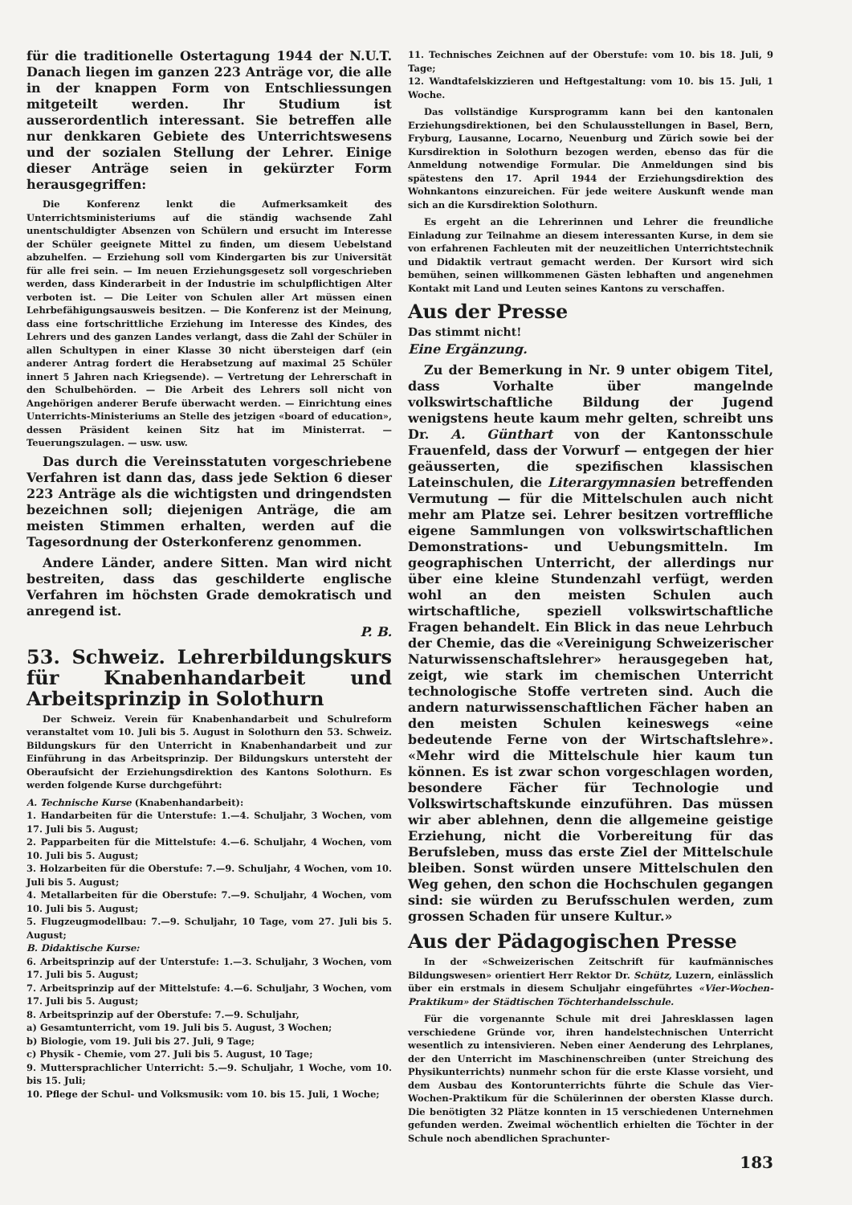für die traditionelle Ostertagung 1944 der N.U.T. Danach liegen im ganzen 223 Anträge vor, die alle in der knappen Form von Entschliessungen mitgeteilt werden. Ihr Studium ist ausserordentlich interessant. Sie betreffen alle nur denkkaren Gebiete des Unterrichtswesens und der sozialen Stellung der Lehrer. Einige dieser Anträge seien in gekürzter Form herausgegriffen:
Die Konferenz lenkt die Aufmerksamkeit des Unterrichtsministeriums auf die ständig wachsende Zahl unentschuldigter Absenzen von Schülern und ersucht im Interesse der Schüler geeignete Mittel zu finden, um diesem Uebelstand abzuhelfen. — Erziehung soll vom Kindergarten bis zur Universität für alle frei sein. — Im neuen Erziehungsgesetz soll vorgeschrieben werden, dass Kinderarbeit in der Industrie im schulpflichtigen Alter verboten ist. — Die Leiter von Schulen aller Art müssen einen Lehrbefähigungsausweis besitzen. — Die Konferenz ist der Meinung, dass eine fortschrittliche Erziehung im Interesse des Kindes, des Lehrers und des ganzen Landes verlangt, dass die Zahl der Schüler in allen Schultypen in einer Klasse 30 nicht übersteigen darf (ein anderer Antrag fordert die Herabsetzung auf maximal 25 Schüler innert 5 Jahren nach Kriegsende). — Vertretung der Lehrerschaft in den Schulbehörden. — Die Arbeit des Lehrers soll nicht von Angehörigen anderer Berufe überwacht werden. — Einrichtung eines Unterrichts-Ministeriums an Stelle des jetzigen «board of education», dessen Präsident keinen Sitz hat im Ministerrat. — Teuerungszulagen. — usw. usw.
Das durch die Vereinsstatuten vorgeschriebene Verfahren ist dann das, dass jede Sektion 6 dieser 223 Anträge als die wichtigsten und dringendsten bezeichnen soll; diejenigen Anträge, die am meisten Stimmen erhalten, werden auf die Tagesordnung der Osterkonferenz genommen.
Andere Länder, andere Sitten. Man wird nicht bestreiten, dass das geschilderte englische Verfahren im höchsten Grade demokratisch und anregend ist.
P. B.
53. Schweiz. Lehrerbildungskurs für Knabenhandarbeit und Arbeitsprinzip in Solothurn
Der Schweiz. Verein für Knabenhandarbeit und Schulreform veranstaltet vom 10. Juli bis 5. August in Solothurn den 53. Schweiz. Bildungskurs für den Unterricht in Knabenhandarbeit und zur Einführung in das Arbeitsprinzip. Der Bildungskurs untersteht der Oberaufsicht der Erziehungsdirektion des Kantons Solothurn. Es werden folgende Kurse durchgeführt:
A. Technische Kurse (Knabenhandarbeit):
1. Handarbeiten für die Unterstufe: 1.—4. Schuljahr, 3 Wochen, vom 17. Juli bis 5. August;
2. Papparbeiten für die Mittelstufe: 4.—6. Schuljahr, 4 Wochen, vom 10. Juli bis 5. August;
3. Holzarbeiten für die Oberstufe: 7.—9. Schuljahr, 4 Wochen, vom 10. Juli bis 5. August;
4. Metallarbeiten für die Oberstufe: 7.—9. Schuljahr, 4 Wochen, vom 10. Juli bis 5. August;
5. Flugzeugmodellbau: 7.—9. Schuljahr, 10 Tage, vom 27. Juli bis 5. August;
B. Didaktische Kurse:
6. Arbeitsprinzip auf der Unterstufe: 1.—3. Schuljahr, 3 Wochen, vom 17. Juli bis 5. August;
7. Arbeitsprinzip auf der Mittelstufe: 4.—6. Schuljahr, 3 Wochen, vom 17. Juli bis 5. August;
8. Arbeitsprinzip auf der Oberstufe: 7.—9. Schuljahr,
a) Gesamtunterricht, vom 19. Juli bis 5. August, 3 Wochen;
b) Biologie, vom 19. Juli bis 27. Juli, 9 Tage;
c) Physik - Chemie, vom 27. Juli bis 5. August, 10 Tage;
9. Muttersprachlicher Unterricht: 5.—9. Schuljahr, 1 Woche, vom 10. bis 15. Juli;
10. Pflege der Schul- und Volksmusik: vom 10. bis 15. Juli, 1 Woche;
11. Technisches Zeichnen auf der Oberstufe: vom 10. bis 18. Juli, 9 Tage;
12. Wandtafelskizzieren und Heftgestaltung: vom 10. bis 15. Juli, 1 Woche.
Das vollständige Kursprogramm kann bei den kantonalen Erziehungsdirektionen, bei den Schulausstellungen in Basel, Bern, Fryburg, Lausanne, Locarno, Neuenburg und Zürich sowie bei der Kursdirektion in Solothurn bezogen werden, ebenso das für die Anmeldung notwendige Formular. Die Anmeldungen sind bis spätestens den 17. April 1944 der Erziehungsdirektion des Wohnkantons einzureichen. Für jede weitere Auskunft wende man sich an die Kursdirektion Solothurn.
Es ergeht an die Lehrerinnen und Lehrer die freundliche Einladung zur Teilnahme an diesem interessanten Kurse, in dem sie von erfahrenen Fachleuten mit der neuzeitlichen Unterrichtstechnik und Didaktik vertraut gemacht werden. Der Kursort wird sich bemühen, seinen willkommenen Gästen lebhaften und angenehmen Kontakt mit Land und Leuten seines Kantons zu verschaffen.
Aus der Presse
Das stimmt nicht!
Eine Ergänzung.
Zu der Bemerkung in Nr. 9 unter obigem Titel, dass Vorhalte über mangelnde volkswirtschaftliche Bildung der Jugend wenigstens heute kaum mehr gelten, schreibt uns Dr. A. Günthart von der Kantonsschule Frauenfeld, dass der Vorwurf — entgegen der hier geäusserten, die spezifischen klassischen Lateinschulen, die Literargymnasien betreffenden Vermutung — für die Mittelschulen auch nicht mehr am Platze sei. Lehrer besitzen vortreffliche eigene Sammlungen von volkswirtschaftlichen Demonstrations- und Uebungsmitteln. Im geographischen Unterricht, der allerdings nur über eine kleine Stundenzahl verfügt, werden wohl an den meisten Schulen auch wirtschaftliche, speziell volkswirtschaftliche Fragen behandelt. Ein Blick in das neue Lehrbuch der Chemie, das die «Vereinigung Schweizerischer Naturwissenschaftslehrer» herausgegeben hat, zeigt, wie stark im chemischen Unterricht technologische Stoffe vertreten sind. Auch die andern naturwissenschaftlichen Fächer haben an den meisten Schulen keineswegs «eine bedeutende Ferne von der Wirtschaftslehre». «Mehr wird die Mittelschule hier kaum tun können. Es ist zwar schon vorgeschlagen worden, besondere Fächer für Technologie und Volkswirtschaftskunde einzuführen. Das müssen wir aber ablehnen, denn die allgemeine geistige Erziehung, nicht die Vorbereitung für das Berufsleben, muss das erste Ziel der Mittelschule bleiben. Sonst würden unsere Mittelschulen den Weg gehen, den schon die Hochschulen gegangen sind: sie würden zu Berufsschulen werden, zum grossen Schaden für unsere Kultur.»
Aus der Pädagogischen Presse
In der «Schweizerischen Zeitschrift für kaufmännisches Bildungswesen» orientiert Herr Rektor Dr. Schütz, Luzern, einlässlich über ein erstmals in diesem Schuljahr eingeführtes «Vier-Wochen-Praktikum» der Städtischen Töchterhandelsschule.
Für die vorgenannte Schule mit drei Jahresklassen lagen verschiedene Gründe vor, ihren handelstechnischen Unterricht wesentlich zu intensivieren. Neben einer Aenderung des Lehrplanes, der den Unterricht im Maschinenschreiben (unter Streichung des Physikunterrichts) nunmehr schon für die erste Klasse vorsieht, und dem Ausbau des Kontorunterrichts führte die Schule das Vier-Wochen-Praktikum für die Schülerinnen der obersten Klasse durch. Die benötigten 32 Plätze konnten in 15 verschiedenen Unternehmen gefunden werden. Zweimal wöchentlich erhielten die Töchter in der Schule noch abendlichen Sprachunter-
183